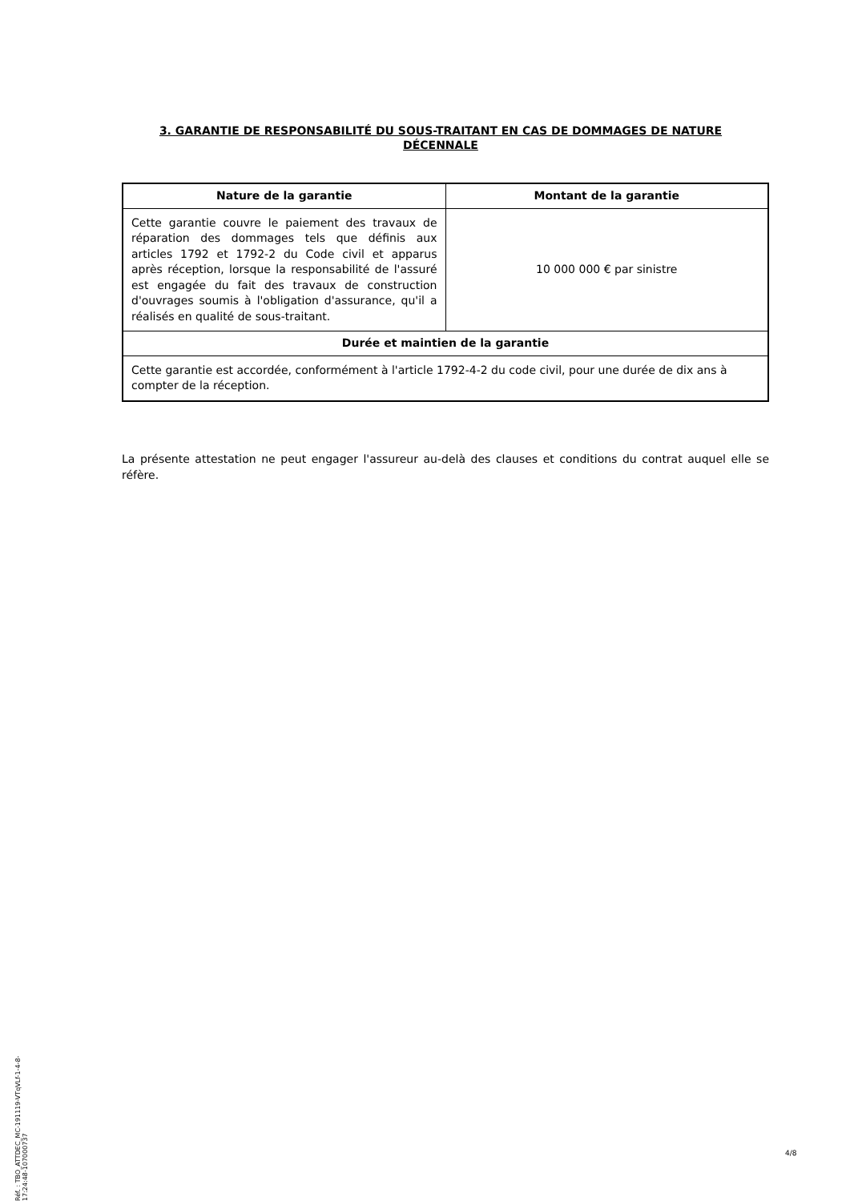3. GARANTIE DE RESPONSABILITÉ DU SOUS-TRAITANT EN CAS DE DOMMAGES DE NATURE DÉCENNALE
| Nature de la garantie | Montant de la garantie |
| --- | --- |
| Cette garantie couvre le paiement des travaux de réparation des dommages tels que définis aux articles 1792 et 1792-2 du Code civil et apparus après réception, lorsque la responsabilité de l'assuré est engagée du fait des travaux de construction d'ouvrages soumis à l'obligation d'assurance, qu'il a réalisés en qualité de sous-traitant. | 10 000 000 € par sinistre |
| Durée et maintien de la garantie | |
| Cette garantie est accordée, conformément à l'article 1792-4-2 du code civil, pour une durée de dix ans à compter de la réception. | |
La présente attestation ne peut engager l'assureur au-delà des clauses et conditions du contrat auquel elle se réfère.
Réf. : TBO_ATTDEC_MC-191119-VTqVLf-1-4-8-17:24:48-107000737
4/8